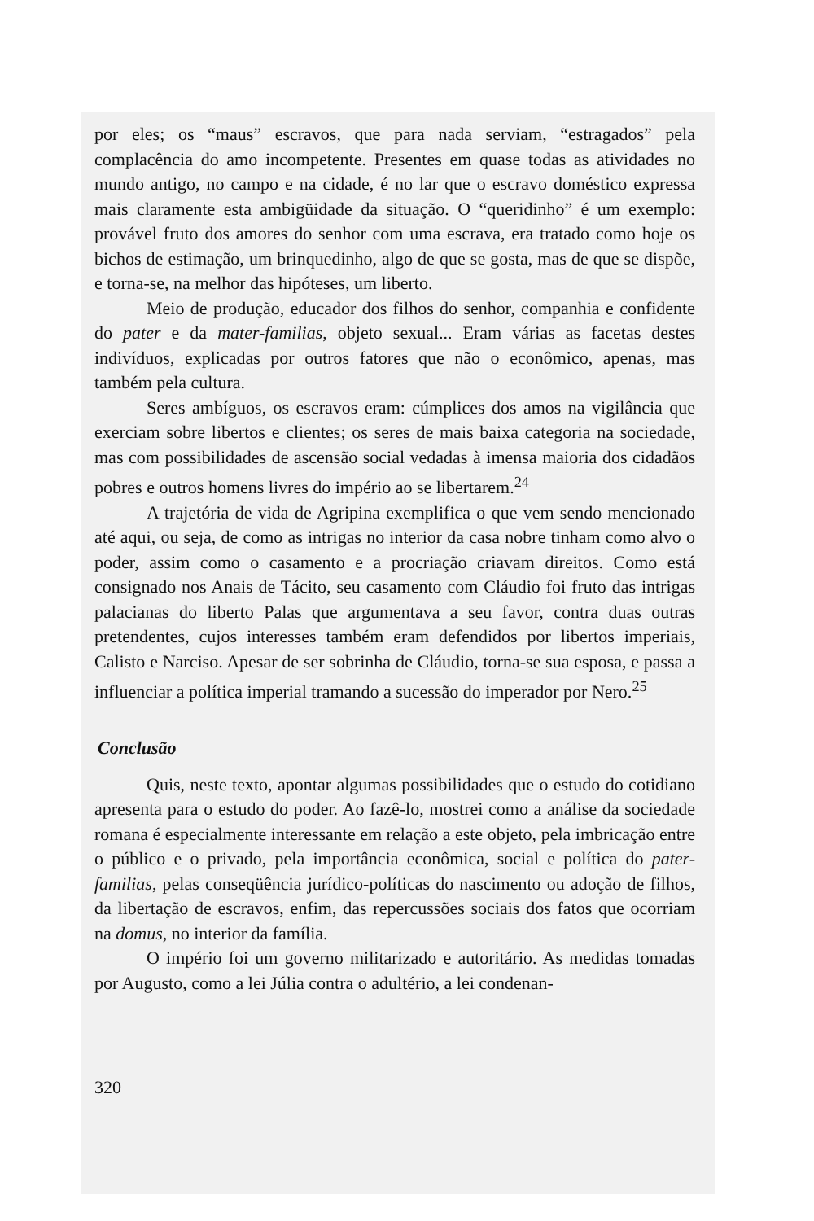por eles; os “maus” escravos, que para nada serviam, “estragados” pela complacência do amo incompetente. Presentes em quase todas as atividades no mundo antigo, no campo e na cidade, é no lar que o escravo doméstico expressa mais claramente esta ambigüidade da situação. O “queridinho” é um exemplo: provável fruto dos amores do senhor com uma escrava, era tratado como hoje os bichos de estimação, um brinquedinho, algo de que se gosta, mas de que se dispõe, e torna-se, na melhor das hipóteses, um liberto.
Meio de produção, educador dos filhos do senhor, companhia e confidente do pater e da mater-familias, objeto sexual... Eram várias as facetas destes indivíduos, explicadas por outros fatores que não o econômico, apenas, mas também pela cultura.
Seres ambíguos, os escravos eram: cúmplices dos amos na vigilância que exerciam sobre libertos e clientes; os seres de mais baixa categoria na sociedade, mas com possibilidades de ascensão social vedadas à imensa maioria dos cidadãos pobres e outros homens livres do império ao se libertarem.<sup>24</sup>
A trajetória de vida de Agripina exemplifica o que vem sendo mencionado até aqui, ou seja, de como as intrigas no interior da casa nobre tinham como alvo o poder, assim como o casamento e a procriação criavam direitos. Como está consignado nos Anais de Tácito, seu casamento com Cláudio foi fruto das intrigas palacianas do liberto Palas que argumentava a seu favor, contra duas outras pretendentes, cujos interesses também eram defendidos por libertos imperiais, Calisto e Narciso. Apesar de ser sobrinha de Cláudio, torna-se sua esposa, e passa a influenciar a política imperial tramando a sucessão do imperador por Nero.<sup>25</sup>
Conclusão
Quis, neste texto, apontar algumas possibilidades que o estudo do cotidiano apresenta para o estudo do poder. Ao fazê-lo, mostrei como a análise da sociedade romana é especialmente interessante em relação a este objeto, pela imbricação entre o público e o privado, pela importância econômica, social e política do pater-familias, pelas conseqüência jurídico-políticas do nascimento ou adoção de filhos, da libertação de escravos, enfim, das repercussões sociais dos fatos que ocorriam na domus, no interior da família.
O império foi um governo militarizado e autoritário. As medidas tomadas por Augusto, como a lei Júlia contra o adultério, a lei condenan-
320